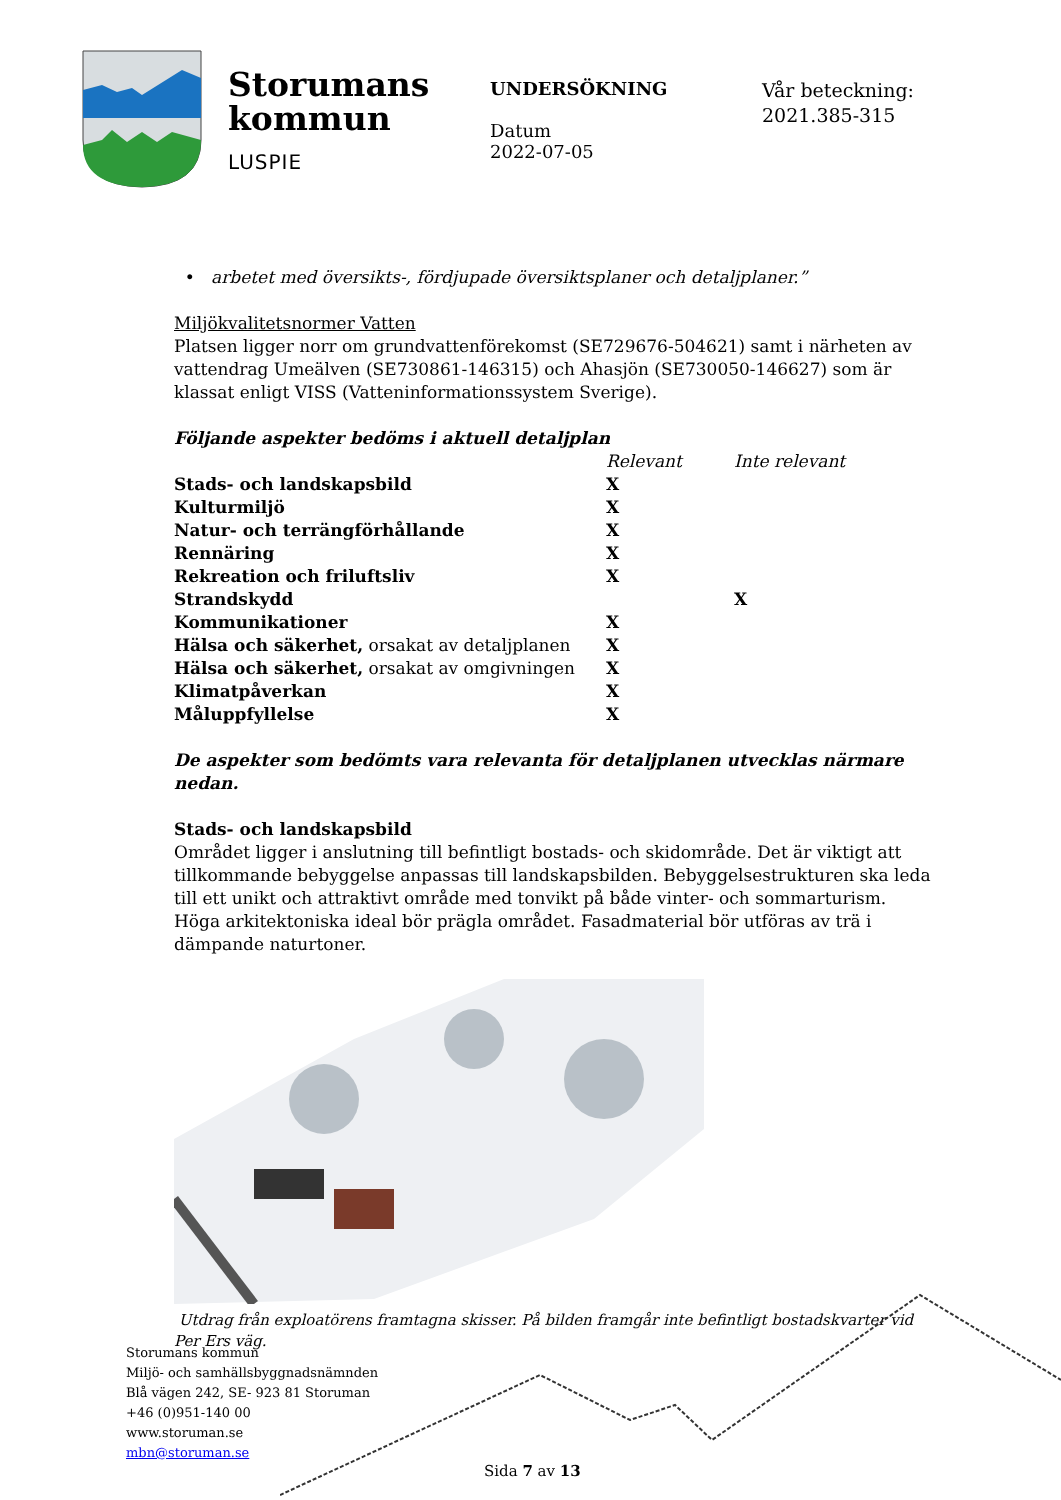Storumans
kommun
LUSPIE
UNDERSÖKNING
Datum
2022-07-05
Vår beteckning:
2021.385-315
• arbetet med översikts-, fördjupade översiktsplaner och detaljplaner.”
Miljökvalitetsnormer Vatten
Platsen ligger norr om grundvattenförekomst (SE729676-504621) samt i närheten av vattendrag Umeälven (SE730861-146315) och Ahasjön (SE730050-146627) som är klassat enligt VISS (Vatteninformationssystem Sverige).
Följande aspekter bedöms i aktuell detaljplan
| | Relevant | Inte relevant |
| Stads- och landskapsbild | X | |
| Kulturmiljö | X | |
| Natur- och terrängförhållande | X | |
| Rennäring | X | |
| Rekreation och friluftsliv | X | |
| Strandskydd | | X |
| Kommunikationer | X | |
| Hälsa och säkerhet, orsakat av detaljplanen | X | |
| Hälsa och säkerhet, orsakat av omgivningen | X | |
| Klimatpåverkan | X | |
| Måluppfyllelse | X | |
De aspekter som bedömts vara relevanta för detaljplanen utvecklas närmare nedan.
Stads- och landskapsbild
Området ligger i anslutning till befintligt bostads- och skidområde. Det är viktigt att tillkommande bebyggelse anpassas till landskapsbilden. Bebyggelsestrukturen ska leda till ett unikt och attraktivt område med tonvikt på både vinter- och sommarturism. Höga arkitektoniska ideal bör prägla området. Fasadmaterial bör utföras av trä i dämpande naturtoner.
Utdrag från exploatörens framtagna skisser. På bilden framgår inte befintligt bostadskvarter vid Per Ers väg.
Storumans kommun
Miljö- och samhällsbyggnadsnämnden
Blå vägen 242, SE- 923 81 Storuman
+46 (0)951-140 00
www.storuman.se
mbn@storuman.se
Sida 7 av 13